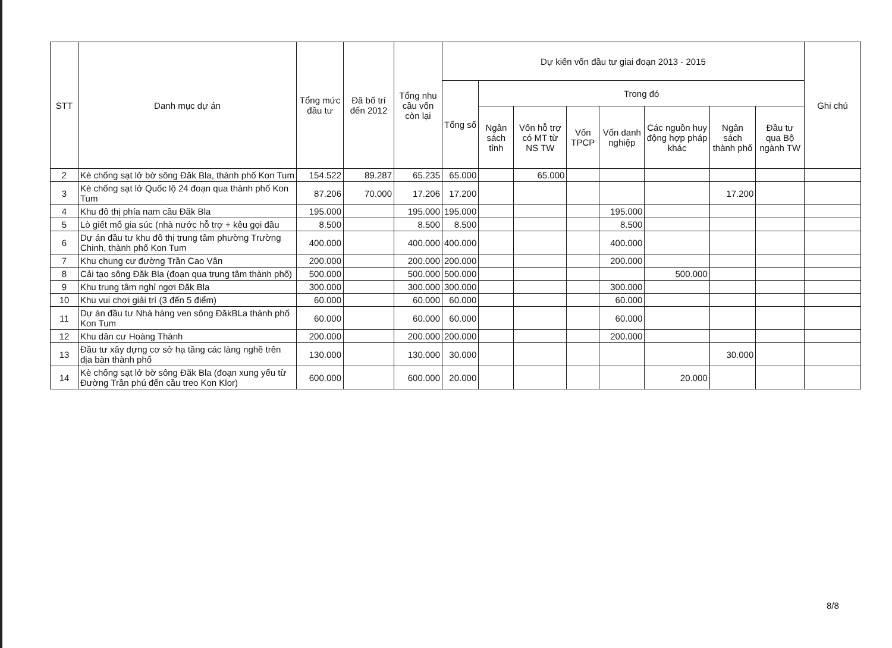| STT | Danh mục dự án | Tổng mức đầu tư | Đã bố trí đến 2012 | Tổng nhu cầu vốn còn lại | Dự kiến vốn đầu tư giai đoạn 2013 - 2015 | | | | | | | | Ghi chú |
| --- | --- | --- | --- | --- | --- | --- | --- | --- | --- | --- | --- | --- | --- |
| | | | | | Tổng số | Trong đó | | | | | | | |
| | | | | | | Ngân sách tỉnh | Vốn hỗ trợ có MT từ NS TW | Vốn TPCP | Vốn danh nghiệp | Các nguồn huy động hợp pháp khác | Ngân sách thành phố | Đầu tư qua Bộ ngành TW | |
| 2 | Kè chống sạt lở bờ sông Đăk Bla, thành phố Kon Tum | 154.522 | 89.287 | 65.235 | 65.000 | | 65.000 | | | | | | |
| 3 | Kè chống sạt lở Quốc lộ 24 đoạn qua thành phố Kon Tum | 87.206 | 70.000 | 17.206 | 17.200 | | | | | | 17.200 | | |
| 4 | Khu đô thị phía nam cầu Đăk Bla | 195.000 | | 195.000 | 195.000 | | | | 195.000 | | | | |
| 5 | Lò giết mổ gia súc (nhà nước hỗ trợ + kêu gọi đầu | 8.500 | | 8.500 | 8.500 | | | | 8.500 | | | | |
| 6 | Dự án đầu tư khu đô thị trung tâm phường Trường Chinh, thành phố Kon Tum | 400.000 | | 400.000 | 400.000 | | | | 400.000 | | | | |
| 7 | Khu chung cư đường Trần Cao Vân | 200.000 | | 200.000 | 200.000 | | | | 200.000 | | | | |
| 8 | Cải tạo sông Đăk Bla (đoạn qua trung tâm thành phố) | 500.000 | | 500.000 | 500.000 | | | | | 500.000 | | | |
| 9 | Khu trung tâm nghỉ ngơi Đăk Bla | 300.000 | | 300.000 | 300.000 | | | | 300.000 | | | | |
| 10 | Khu vui chơi giải trí (3 đến 5 điểm) | 60.000 | | 60.000 | 60.000 | | | | 60.000 | | | | |
| 11 | Dự án đầu tư Nhà hàng ven sông ĐăkBLa thành phố Kon Tum | 60.000 | | 60.000 | 60.000 | | | | 60.000 | | | | |
| 12 | Khu dân cư Hoàng Thành | 200.000 | | 200.000 | 200.000 | | | | 200.000 | | | | |
| 13 | Đầu tư xây dựng cơ sở hạ tầng các làng nghề trên địa bàn thành phố | 130.000 | | 130.000 | 30.000 | | | | | | 30.000 | | |
| 14 | Kè chống sạt lở bờ sông Đăk Bla (đoạn xung yếu từ Đường Trần phú đến cầu treo Kon Klor) | 600.000 | | 600.000 | 20.000 | | | | | 20.000 | | | |
8/8